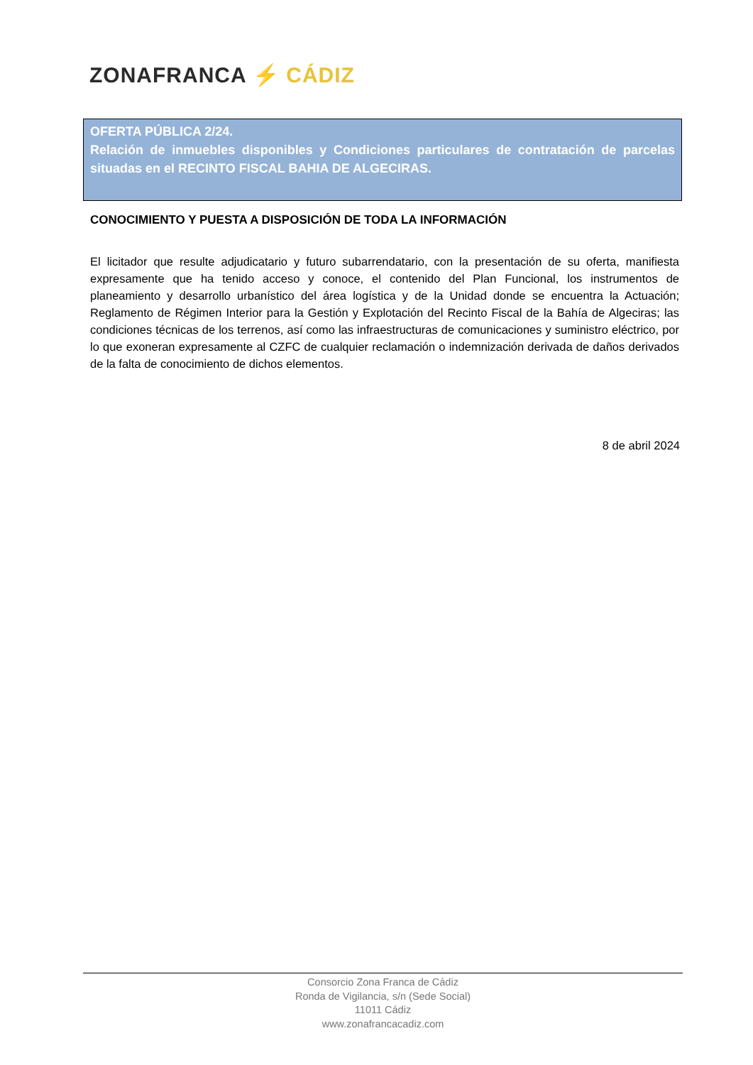ZONAFRANCA ⚡ CÁDIZ
OFERTA PÚBLICA 2/24.
Relación de inmuebles disponibles y Condiciones particulares de contratación de parcelas situadas en el RECINTO FISCAL BAHIA DE ALGECIRAS.
CONOCIMIENTO Y PUESTA A DISPOSICIÓN DE TODA LA INFORMACIÓN
El licitador que resulte adjudicatario y futuro subarrendatario, con la presentación de su oferta, manifiesta expresamente que ha tenido acceso y conoce, el contenido del Plan Funcional, los instrumentos de planeamiento y desarrollo urbanístico del área logística y de la Unidad donde se encuentra la Actuación; Reglamento de Régimen Interior para la Gestión y Explotación del Recinto Fiscal de la Bahía de Algeciras; las condiciones técnicas de los terrenos, así como las infraestructuras de comunicaciones y suministro eléctrico, por lo que exoneran expresamente al CZFC de cualquier reclamación o indemnización derivada de daños derivados de la falta de conocimiento de dichos elementos.
8 de abril 2024
Consorcio Zona Franca de Cádiz
Ronda de Vigilancia, s/n (Sede Social)
11011 Cádiz
www.zonafrancacadiz.com